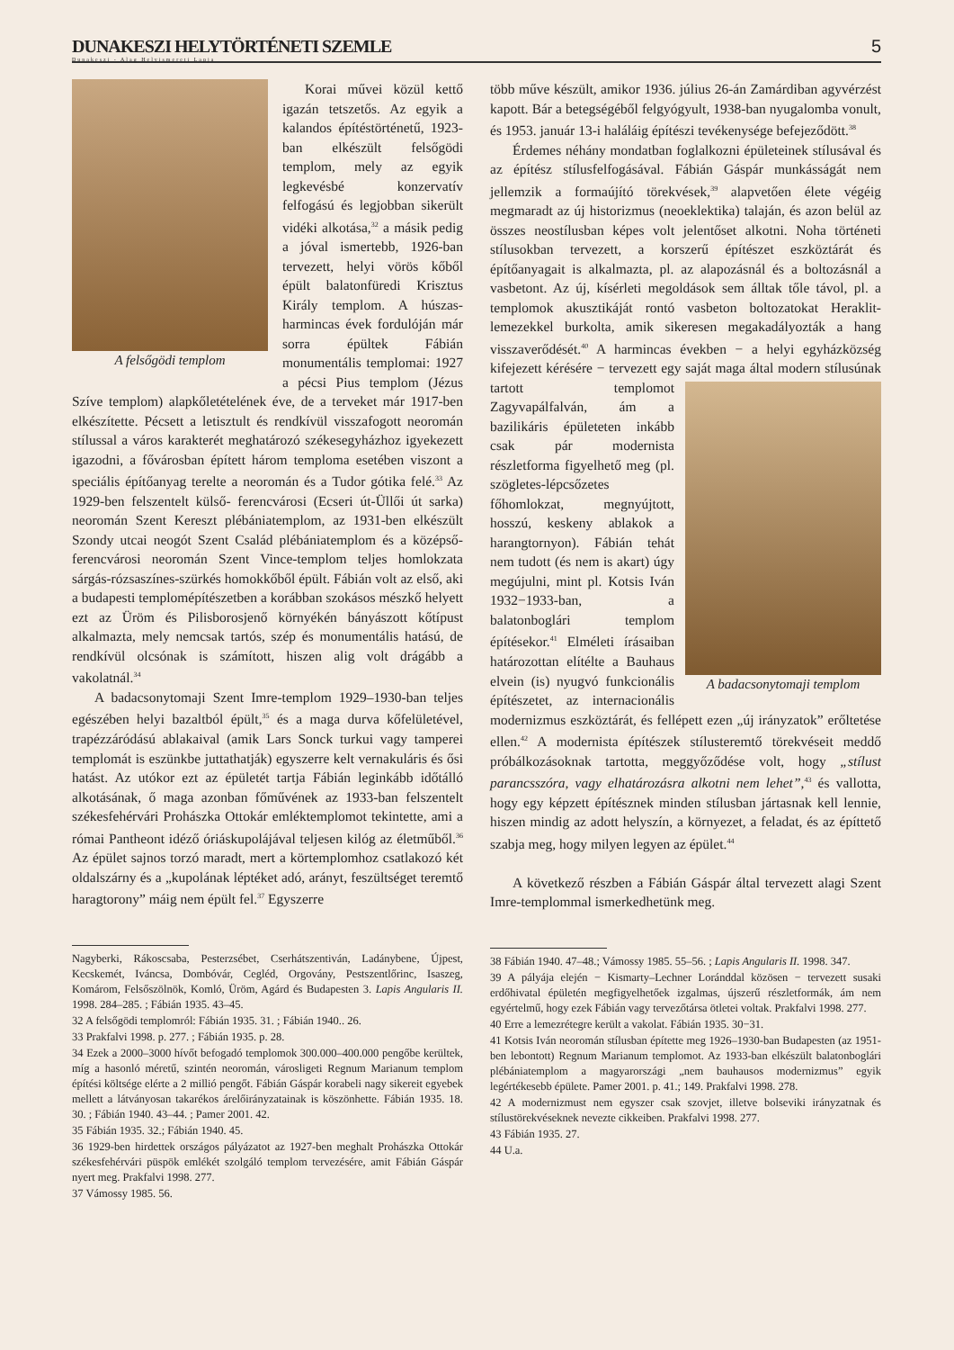DUNAKESZI HELYTÖRTÉNETI SZEMLE
Dunakeszi - Alag Helyismereti Lapja
5
A felsőgödi templom
Korai művei közül kettő igazán tetszetős. Az egyik a kalandos építéstörténetű, 1923-ban elkészült felsőgödi templom, mely az egyik legkevésbé konzervatív felfogású és legjobban sikerült vidéki alkotása,<sup>32</sup> a másik pedig a jóval ismertebb, 1926-ban tervezett, helyi vörös kőből épült balatonfüredi Krisztus Király templom. A húszas-harmincas évek fordulóján már sorra épültek Fábián monumentális templomai: 1927 a pécsi Pius templom (Jézus Szíve templom) alapkőletételének éve, de a terveket már 1917-ben elkészítette. Pécsett a letisztult és rendkívül visszafogott neoromán stílussal a város karakterét meghatározó székesegyházhoz igyekezett igazodni, a fővárosban épített három temploma esetében viszont a speciális építőanyag terelte a neoromán és a Tudor gótika felé.<sup>33</sup> Az 1929-ben felszentelt külső- ferencvárosi (Ecseri út-Üllői út sarka) neoromán Szent Kereszt plébániatemplom, az 1931-ben elkészült Szondy utcai neogót Szent Család plébániatemplom és a középső-ferencvárosi neoromán Szent Vince-templom teljes homlokzata sárgás-rózsaszínes-szürkés homokkőből épült. Fábián volt az első, aki a budapesti templomépítészetben a korábban szokásos mészkő helyett ezt az Üröm és Pilisborosjenő környékén bányászott kőtípust alkalmazta, mely nemcsak tartós, szép és monumentális hatású, de rendkívül olcsónak is számított, hiszen alig volt drágább a vakolatnál.<sup>34</sup>
A badacsonytomaji Szent Imre-templom 1929–1930-ban teljes egészében helyi bazaltból épült,<sup>35</sup> és a maga durva kőfelületével, trapézzáródású ablakaival (amik Lars Sonck turkui vagy tamperei templomát is eszünkbe juttathatják) egyszerre kelt vernakuláris és ősi hatást. Az utókor ezt az épületét tartja Fábián leginkább időtálló alkotásának, ő maga azonban főművének az 1933-ban felszentelt székesfehérvári Prohászka Ottokár emléktemplomot tekintette, ami a római Pantheont idéző óriáskupolájával teljesen kilóg az életműből.<sup>36</sup> Az épület sajnos torzó maradt, mert a körtemplomhoz csatlakozó két oldalszárny és a „kupolának léptéket adó, arányt, feszültséget teremtő haragtorony” máig nem épült fel.<sup>37</sup> Egyszerre
Nagyberki, Rákoscsaba, Pesterzsébet, Cserhátszentiván, Ladánybene, Újpest, Kecskemét, Iváncsa, Dombóvár, Cegléd, Orgovány, Pestszentlőrinc, Isaszeg, Komárom, Felsőszölnök, Komló, Üröm, Agárd és Budapesten 3. Lapis Angularis II. 1998. 284–285. ; Fábián 1935. 43–45.
32 A felsőgödi templomról: Fábián 1935. 31. ; Fábián 1940.. 26.
33 Prakfalvi 1998. p. 277. ; Fábián 1935. p. 28.
34 Ezek a 2000–3000 hívőt befogadó templomok 300.000–400.000 pengőbe kerültek, míg a hasonló méretű, szintén neoromán, városligeti Regnum Marianum templom építési költsége elérte a 2 millió pengőt. Fábián Gáspár korabeli nagy sikereit egyebek mellett a látványosan takarékos árelőirányzatainak is köszönhette. Fábián 1935. 18. 30. ; Fábián 1940. 43–44. ; Pamer 2001. 42.
35 Fábián 1935. 32.; Fábián 1940. 45.
36 1929-ben hirdettek országos pályázatot az 1927-ben meghalt Prohászka Ottokár székesfehérvári püspök emlékét szolgáló templom tervezésére, amit Fábián Gáspár nyert meg. Prakfalvi 1998. 277.
37 Vámossy 1985. 56.
több műve készült, amikor 1936. július 26-án Zamárdiban agyvérzést kapott. Bár a betegségéből felgyógyult, 1938-ban nyugalomba vonult, és 1953. január 13-i haláláig építészi tevékenysége befejeződött.<sup>38</sup>
Érdemes néhány mondatban foglalkozni épületeinek stílusával és az építész stílusfelfogásával. Fábián Gáspár munkásságát nem jellemzik a formaújító törekvések,<sup>39</sup> alapvetően élete végéig megmaradt az új historizmus (neoeklektika) talaján, és azon belül az összes neostílusban képes volt jelentőset alkotni. Noha történeti stílusokban tervezett, a korszerű építészet eszköztárát és építőanyagait is alkalmazta, pl. az alapozásnál és a boltozásnál a vasbetont. Az új, kísérleti megoldások sem álltak tőle távol, pl. a templomok akusztikáját rontó vasbeton boltozatokat Heraklit-lemezekkel burkolta, amik sikeresen megakadályozták a hang visszaverődését.<sup>40</sup> A harmincas években − a helyi egyházközség kifejezett kérésére − tervezett egy saját maga A badacsonytomaji templom által modern stílusúnak tartott templomot Zagyvapálfalván, ám a bazilikáris épületeten inkább csak pár modernista részletforma figyelhető meg (pl. szögletes-lépcsőzetes főhomlokzat, megnyújtott, hosszú, keskeny ablakok a harangtornyon). Fábián tehát nem tudott (és nem is akart) úgy megújulni, mint pl. Kotsis Iván 1932−1933-ban, a balatonboglári templom építésekor.<sup>41</sup> Elméleti írásaiban határozottan elítélte a Bauhaus elvein (is) nyugvó funkcionális építészetet, az internacionális modernizmus eszköztárát, és fellépett ezen „új irányzatok” erőltetése ellen.<sup>42</sup> A modernista építészek stílusteremtő törekvéseit meddő próbálkozásoknak tartotta, meggyőződése volt, hogy „stílust parancsszóra, vagy elhatározásra alkotni nem lehet”,<sup>43</sup> és vallotta, hogy egy képzett építésznek minden stílusban jártasnak kell lennie, hiszen mindig az adott helyszín, a környezet, a feladat, és az építtető szabja meg, hogy milyen legyen az épület.<sup>44</sup>
A következő részben a Fábián Gáspár által tervezett alagi Szent Imre-templommal ismerkedhetünk meg.
38 Fábián 1940. 47–48.; Vámossy 1985. 55–56. ; Lapis Angularis II. 1998. 347.
39 A pályája elején − Kismarty–Lechner Loránddal közösen − tervezett susaki erdőhivatal épületén megfigyelhetőek izgalmas, újszerű részletformák, ám nem egyértelmű, hogy ezek Fábián vagy tervezőtársa ötletei voltak. Prakfalvi 1998. 277.
40 Erre a lemezrétegre került a vakolat. Fábián 1935. 30−31.
41 Kotsis Iván neoromán stílusban építette meg 1926–1930-ban Budapesten (az 1951-ben lebontott) Regnum Marianum templomot. Az 1933-ban elkészült balatonboglári plébániatemplom a magyarországi „nem bauhausos modernizmus” egyik legértékesebb épülete. Pamer 2001. p. 41.; 149. Prakfalvi 1998. 278.
42 A modernizmust nem egyszer csak szovjet, illetve bolseviki irányzatnak és stílustörekvéseknek nevezte cikkeiben. Prakfalvi 1998. 277.
43 Fábián 1935. 27.
44 U.a.